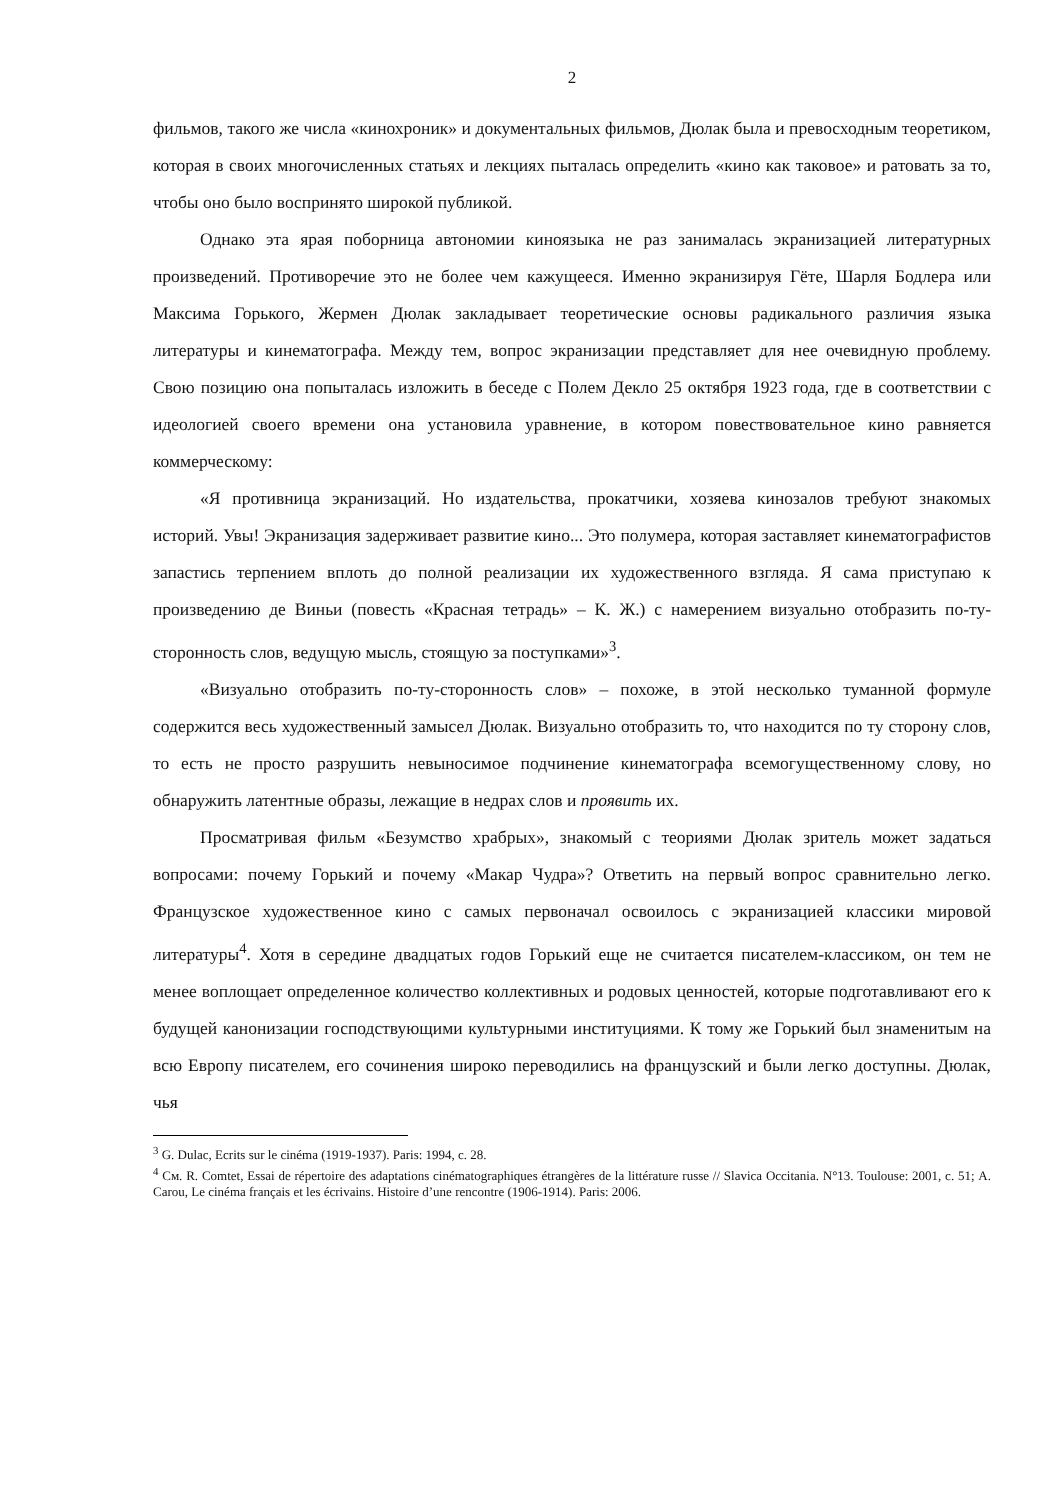2
фильмов, такого же числа «кинохроник» и документальных фильмов, Дюлак была и превосходным теоретиком, которая в своих многочисленных статьях и лекциях пыталась определить «кино как таковое» и ратовать за то, чтобы оно было воспринято широкой публикой.
Однако эта ярая поборница автономии киноязыка не раз занималась экранизацией литературных произведений. Противоречие это не более чем кажущееся. Именно экранизируя Гёте, Шарля Бодлера или Максима Горького, Жермен Дюлак закладывает теоретические основы радикального различия языка литературы и кинематографа. Между тем, вопрос экранизации представляет для нее очевидную проблему. Свою позицию она попыталась изложить в беседе с Полем Декло 25 октября 1923 года, где в соответствии с идеологией своего времени она установила уравнение, в котором повествовательное кино равняется коммерческому:
«Я противница экранизаций. Но издательства, прокатчики, хозяева кинозалов требуют знакомых историй. Увы! Экранизация задерживает развитие кино... Это полумера, которая заставляет кинематографистов запастись терпением вплоть до полной реализации их художественного взгляда. Я сама приступаю к произведению де Виньи (повесть «Красная тетрадь» – К. Ж.) с намерением визуально отобразить по-ту-сторонность слов, ведущую мысль, стоящую за поступками»<sup>3</sup>.
«Визуально отобразить по-ту-сторонность слов» – похоже, в этой несколько туманной формуле содержится весь художественный замысел Дюлак. Визуально отобразить то, что находится по ту сторону слов, то есть не просто разрушить невыносимое подчинение кинематографа всемогущественному слову, но обнаружить латентные образы, лежащие в недрах слов и проявить их.
Просматривая фильм «Безумство храбрых», знакомый с теориями Дюлак зритель может задаться вопросами: почему Горький и почему «Макар Чудра»? Ответить на первый вопрос сравнительно легко. Французское художественное кино с самых первоначал освоилось с экранизацией классики мировой литературы<sup>4</sup>. Хотя в середине двадцатых годов Горький еще не считается писателем-классиком, он тем не менее воплощает определенное количество коллективных и родовых ценностей, которые подготавливают его к будущей канонизации господствующими культурными институциями. К тому же Горький был знаменитым на всю Европу писателем, его сочинения широко переводились на французский и были легко доступны. Дюлак, чья
<sup>3</sup> G. Dulac, Ecrits sur le cinéma (1919-1937). Paris: 1994, с. 28.
<sup>4</sup> См. R. Comtet, Essai de répertoire des adaptations cinématographiques étrangères de la littérature russe // Slavica Occitania. N°13. Toulouse: 2001, с. 51; A. Carou, Le cinéma français et les écrivains. Histoire d’une rencontre (1906-1914). Paris: 2006.